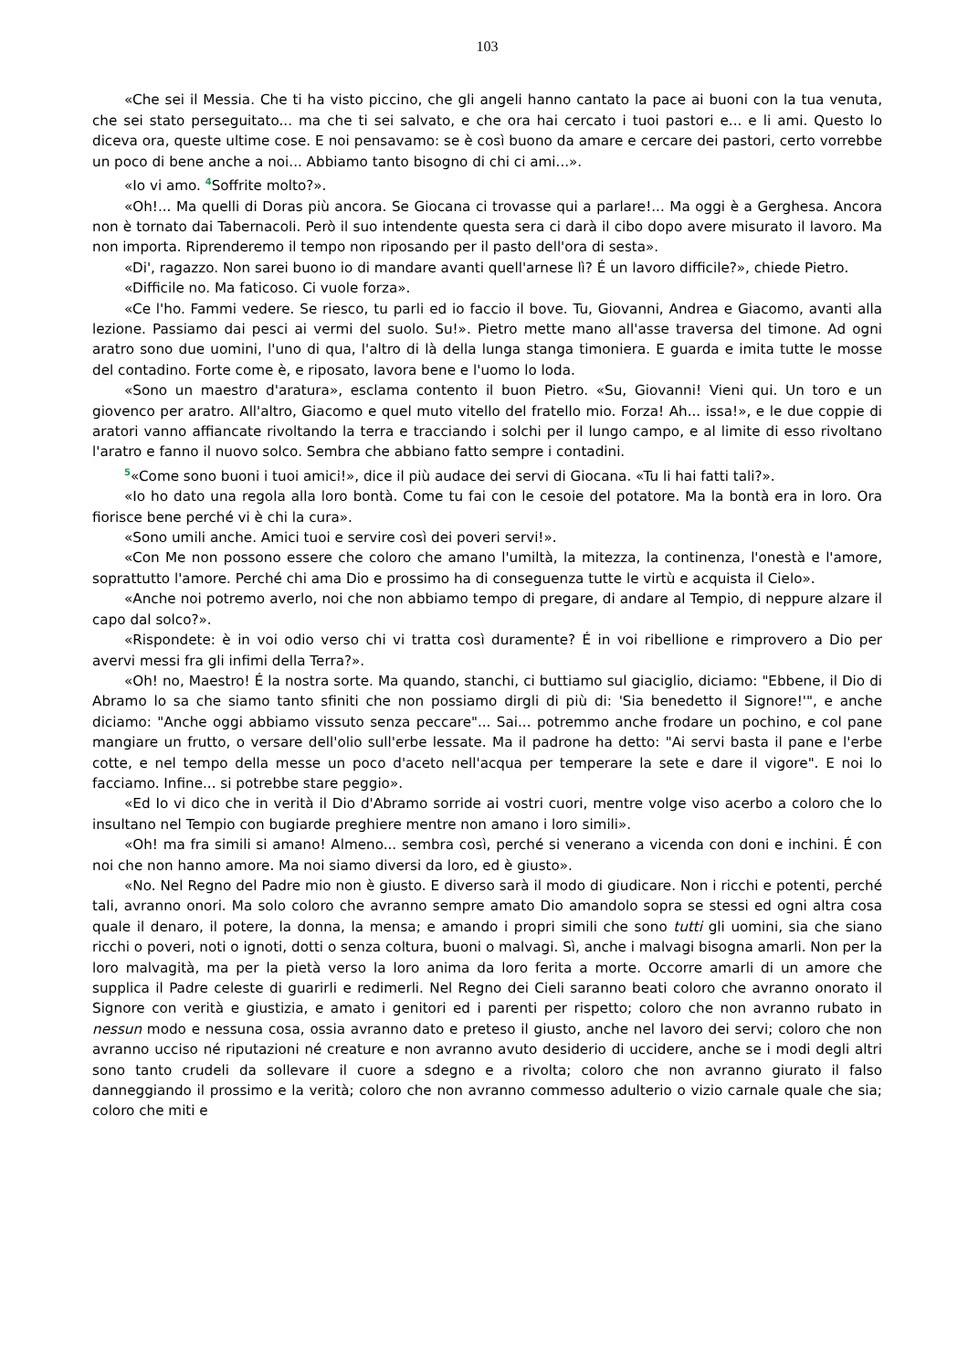103
«Che sei il Messia. Che ti ha visto piccino, che gli angeli hanno cantato la pace ai buoni con la tua venuta, che sei stato perseguitato... ma che ti sei salvato, e che ora hai cercato i tuoi pastori e... e li ami. Questo lo diceva ora, queste ultime cose. E noi pensavamo: se è così buono da amare e cercare dei pastori, certo vorrebbe un poco di bene anche a noi... Abbiamo tanto bisogno di chi ci ami...».
«Io vi amo. <sup>4</sup>Soffrite molto?».
«Oh!... Ma quelli di Doras più ancora. Se Giocana ci trovasse qui a parlare!... Ma oggi è a Gerghesa. Ancora non è tornato dai Tabernacoli. Però il suo intendente questa sera ci darà il cibo dopo avere misurato il lavoro. Ma non importa. Riprenderemo il tempo non riposando per il pasto dell'ora di sesta».
«Di', ragazzo. Non sarei buono io di mandare avanti quell'arnese lì? É un lavoro difficile?», chiede Pietro.
«Difficile no. Ma faticoso. Ci vuole forza».
«Ce l'ho. Fammi vedere. Se riesco, tu parli ed io faccio il bove. Tu, Giovanni, Andrea e Giacomo, avanti alla lezione. Passiamo dai pesci ai vermi del suolo. Su!». Pietro mette mano all'asse traversa del timone. Ad ogni aratro sono due uomini, l'uno di qua, l'altro di là della lunga stanga timoniera. E guarda e imita tutte le mosse del contadino. Forte come è, e riposato, lavora bene e l'uomo lo loda.
«Sono un maestro d'aratura», esclama contento il buon Pietro. «Su, Giovanni! Vieni qui. Un toro e un giovenco per aratro. All'altro, Giacomo e quel muto vitello del fratello mio. Forza! Ah... issa!», e le due coppie di aratori vanno affiancate rivoltando la terra e tracciando i solchi per il lungo campo, e al limite di esso rivoltano l'aratro e fanno il nuovo solco. Sembra che abbiano fatto sempre i contadini.
<sup>5</sup> «Come sono buoni i tuoi amici!», dice il più audace dei servi di Giocana. «Tu li hai fatti tali?».
«Io ho dato una regola alla loro bontà. Come tu fai con le cesoie del potatore. Ma la bontà era in loro. Ora fiorisce bene perché vi è chi la cura».
«Sono umili anche. Amici tuoi e servire così dei poveri servi!».
«Con Me non possono essere che coloro che amano l'umiltà, la mitezza, la continenza, l'onestà e l'amore, soprattutto l'amore. Perché chi ama Dio e prossimo ha di conseguenza tutte le virtù e acquista il Cielo».
«Anche noi potremo averlo, noi che non abbiamo tempo di pregare, di andare al Tempio, di neppure alzare il capo dal solco?».
«Rispondete: è in voi odio verso chi vi tratta così duramente? É in voi ribellione e rimprovero a Dio per avervi messi fra gli infimi della Terra?».
«Oh! no, Maestro! É la nostra sorte. Ma quando, stanchi, ci buttiamo sul giaciglio, diciamo: "Ebbene, il Dio di Abramo lo sa che siamo tanto sfiniti che non possiamo dirgli di più di: 'Sia benedetto il Signore!'", e anche diciamo: "Anche oggi abbiamo vissuto senza peccare"... Sai... potremmo anche frodare un pochino, e col pane mangiare un frutto, o versare dell'olio sull'erbe lessate. Ma il padrone ha detto: "Ai servi basta il pane e l'erbe cotte, e nel tempo della messe un poco d'aceto nell'acqua per temperare la sete e dare il vigore". E noi lo facciamo. Infine... si potrebbe stare peggio».
«Ed Io vi dico che in verità il Dio d'Abramo sorride ai vostri cuori, mentre volge viso acerbo a coloro che lo insultano nel Tempio con bugiarde preghiere mentre non amano i loro simili».
«Oh! ma fra simili si amano! Almeno... sembra così, perché si venerano a vicenda con doni e inchini. É con noi che non hanno amore. Ma noi siamo diversi da loro, ed è giusto».
«No. Nel Regno del Padre mio non è giusto. E diverso sarà il modo di giudicare. Non i ricchi e potenti, perché tali, avranno onori. Ma solo coloro che avranno sempre amato Dio amandolo sopra se stessi ed ogni altra cosa quale il denaro, il potere, la donna, la mensa; e amando i propri simili che sono tutti gli uomini, sia che siano ricchi o poveri, noti o ignoti, dotti o senza coltura, buoni o malvagi. Sì, anche i malvagi bisogna amarli. Non per la loro malvagità, ma per la pietà verso la loro anima da loro ferita a morte. Occorre amarli di un amore che supplica il Padre celeste di guarirli e redimerli. Nel Regno dei Cieli saranno beati coloro che avranno onorato il Signore con verità e giustizia, e amato i genitori ed i parenti per rispetto; coloro che non avranno rubato in nessun modo e nessuna cosa, ossia avranno dato e preteso il giusto, anche nel lavoro dei servi; coloro che non avranno ucciso né riputazioni né creature e non avranno avuto desiderio di uccidere, anche se i modi degli altri sono tanto crudeli da sollevare il cuore a sdegno e a rivolta; coloro che non avranno giurato il falso danneggiando il prossimo e la verità; coloro che non avranno commesso adulterio o vizio carnale quale che sia; coloro che miti e